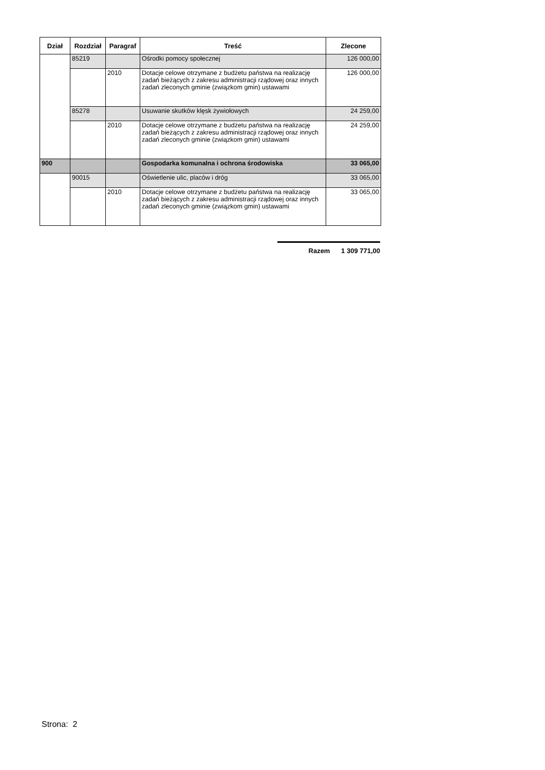| Dział | Rozdział | Paragraf | Treść | Zlecone |
| --- | --- | --- | --- | --- |
| | 85219 | | Ośrodki pomocy społecznej | 126 000,00 |
| | | 2010 | Dotacje celowe otrzymane z budżetu państwa na realizację zadań bieżących z zakresu administracji rządowej oraz innych zadań zleconych gminie (związkom gmin) ustawami | 126 000,00 |
| | 85278 | | Usuwanie skutków klęsk żywiołowych | 24 259,00 |
| | | 2010 | Dotacje celowe otrzymane z budżetu państwa na realizację zadań bieżących z zakresu administracji rządowej oraz innych zadań zleconych gminie (związkom gmin) ustawami | 24 259,00 |
| 900 | | | Gospodarka komunalna i ochrona środowiska | 33 065,00 |
| | 90015 | | Oświetlenie ulic, placów i dróg | 33 065,00 |
| | | 2010 | Dotacje celowe otrzymane z budżetu państwa na realizację zadań bieżących z zakresu administracji rządowej oraz innych zadań zleconych gminie (związkom gmin) ustawami | 33 065,00 |
Razem 1 309 771,00
Strona: 2